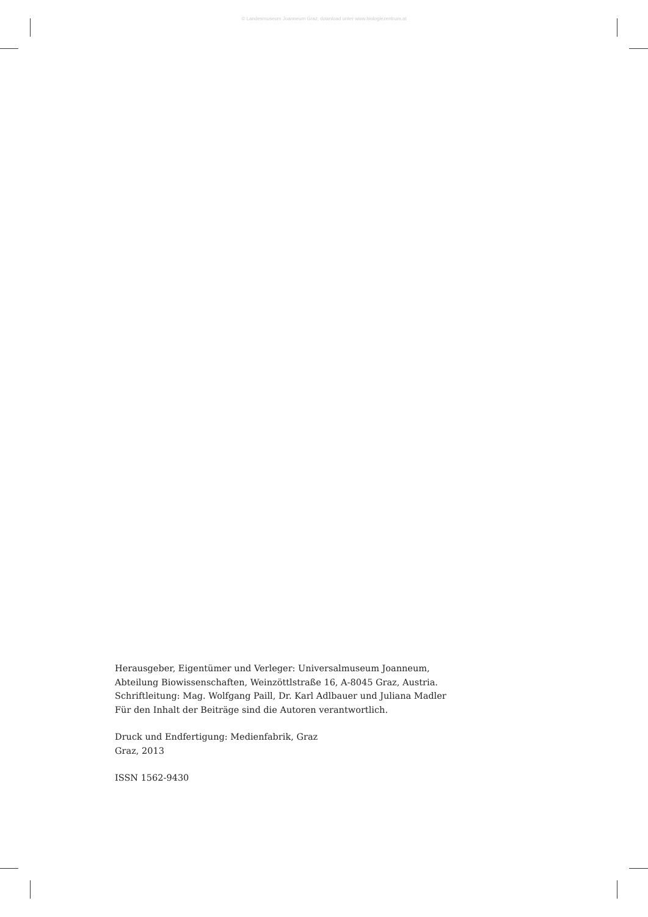© Landesmuseum Joanneum Graz; download unter www.biologiezentrum.at
Herausgeber, Eigentümer und Verleger: Universalmuseum Joanneum,
Abteilung Biowissenschaften, Weinzöttlstraße 16, A-8045 Graz, Austria.
Schriftleitung: Mag. Wolfgang Paill, Dr. Karl Adlbauer und Juliana Madler
Für den Inhalt der Beiträge sind die Autoren verantwortlich.
Druck und Endfertigung: Medienfabrik, Graz
Graz, 2013
ISSN 1562-9430